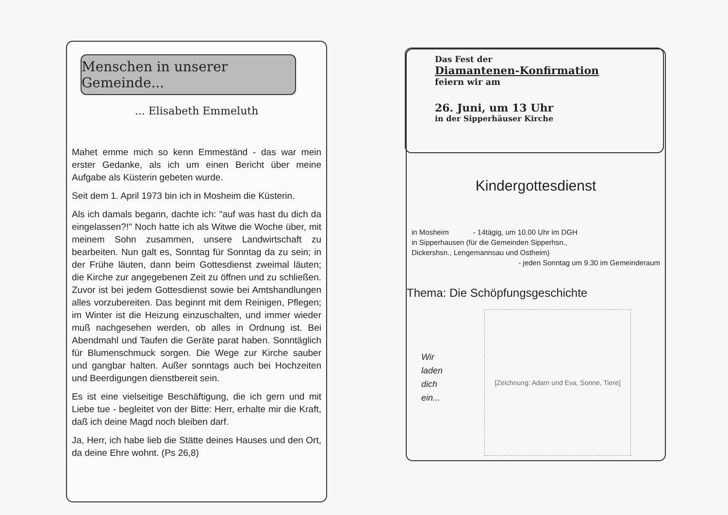Menschen in unserer Gemeinde...
... Elisabeth Emmeluth
Mahet emme mich so kenn Emmeständ - das war mein erster Gedanke, als ich um einen Bericht über meine Aufgabe als Küsterin gebeten wurde.
Seit dem 1. April 1973 bin ich in Mosheim die Küsterin.
Als ich damals begann, dachte ich: "auf was hast du dich da eingelassen?!" Noch hatte ich als Witwe die Woche über, mit meinem Sohn zusammen, unsere Landwirtschaft zu bearbeiten. Nun galt es, Sonntag für Sonntag da zu sein; in der Frühe läuten, dann beim Gottesdienst zweimal läuten; die Kirche zur angegebenen Zeit zu öffnen und zu schließen. Zuvor ist bei jedem Gottesdienst sowie bei Amtshandlungen alles vorzubereiten. Das beginnt mit dem Reinigen, Pflegen; im Winter ist die Heizung einzuschalten, und immer wieder muß nachgesehen werden, ob alles in Ordnung ist. Bei Abendmahl und Taufen die Geräte parat haben. Sonntäglich für Blumenschmuck sorgen. Die Wege zur Kirche sauber und gangbar halten. Außer sonntags auch bei Hochzeiten und Beerdigungen dienstbereit sein.
Es ist eine vielseitige Beschäftigung, die ich gern und mit Liebe tue - begleitet von der Bitte: Herr, erhalte mir die Kraft, daß ich deine Magd noch bleiben darf.
Ja, Herr, ich habe lieb die Stätte deines Hauses und den Ort, da deine Ehre wohnt. (Ps 26,8)
Das Fest der
Diamantenen-Konfirmation
feiern wir am
26. Juni, um 13 Uhr
in der Sipperhäuser Kirche
Kindergottesdienst
in Mosheim - 14tägig, um 10.00 Uhr im DGH
in Sipperhausen (für die Gemeinden Sipperhsn.,
Dickershsn., Lengemannsau und Ostheim)
- jeden Sonntag um 9.30 im Gemeinderaum
Thema: Die Schöpfungsgeschichte
[Zeichnung: Adam und Eva, Sonne, Tiere]
Wir
laden
dich
ein...